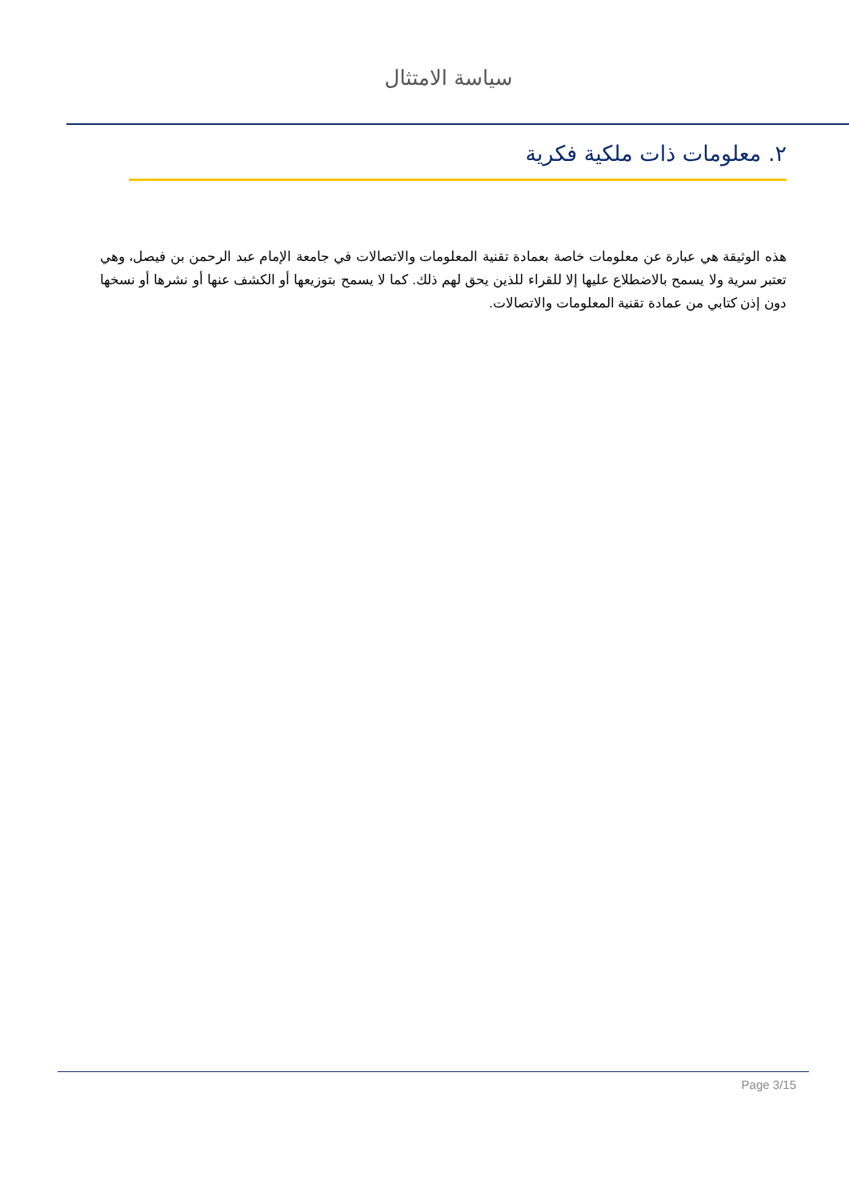سياسة الامتثال
٢. معلومات ذات ملكية فكرية
هذه الوثيقة هي عبارة عن معلومات خاصة بعمادة تقنية المعلومات والاتصالات في جامعة الإمام عبد الرحمن بن فيصل، وهي تعتبر سرية ولا يسمح بالاضطلاع عليها إلا للقراء للذين يحق لهم ذلك. كما لا يسمح بتوزيعها أو الكشف عنها أو نشرها أو نسخها دون إذن كتابي من عمادة تقنية المعلومات والاتصالات.
Page 3/15